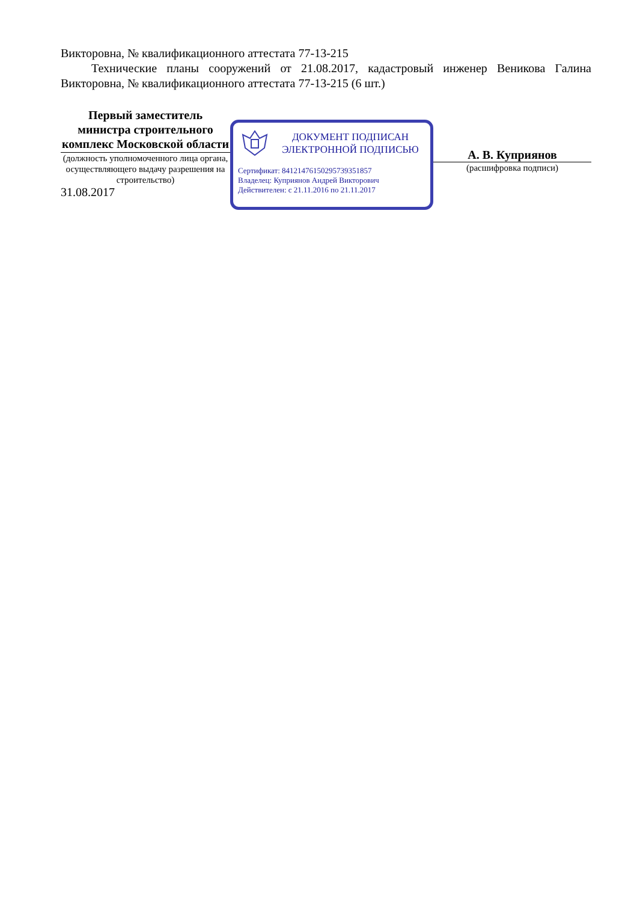Викторовна, № квалификационного аттестата 77-13-215
Технические планы сооружений от 21.08.2017, кадастровый инженер Веникова Галина Викторовна, № квалификационного аттестата 77-13-215 (6 шт.)
Первый заместитель министра строительного комплекс Московской области
(должность уполномоченного лица органа, осуществляющего выдачу разрешения на строительство)
31.08.2017
ДОКУМЕНТ ПОДПИСАН
ЭЛЕКТРОННОЙ ПОДПИСЬЮ
Сертификат: 84121476150295739351857
Владелец: Куприянов Андрей Викторович
Действителен: с 21.11.2016 по 21.11.2017
А. В. Куприянов
(расшифровка подписи)